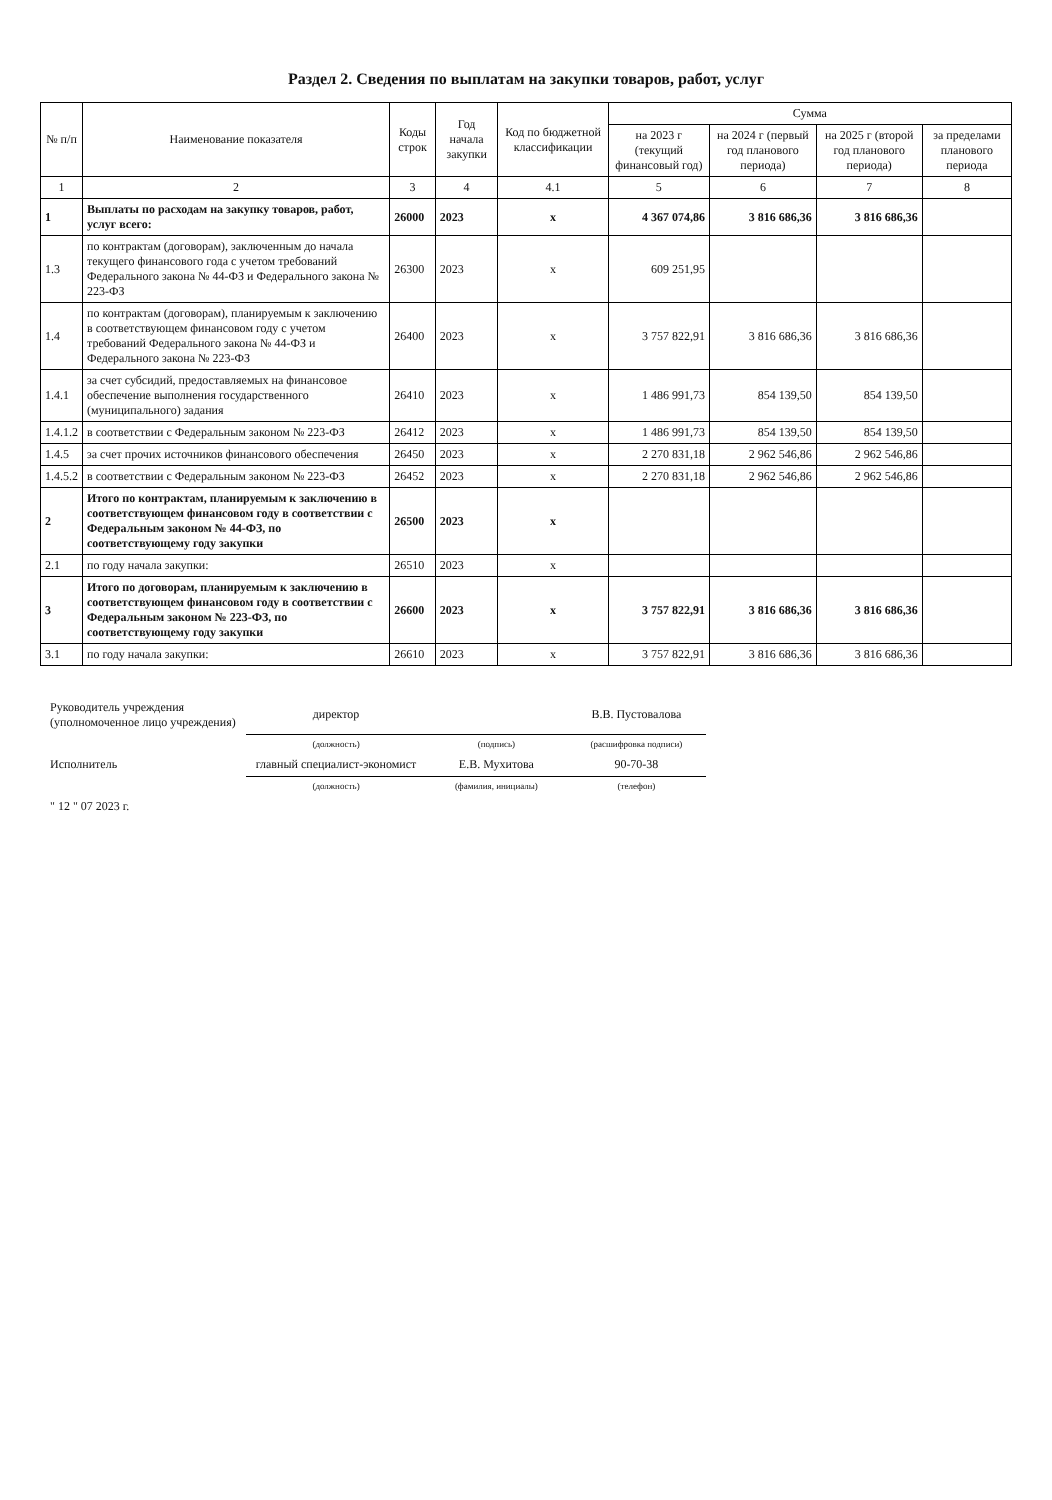Раздел 2. Сведения по выплатам на закупки товаров, работ, услуг
| № п/п | Наименование показателя | Коды строк | Год начала закупки | Код по бюджетной классификации | Сумма | | | |
| --- | --- | --- | --- | --- | --- | --- | --- | --- |
| | | | | | на 2023 г (текущий финансовый год) | на 2024 г (первый год планового периода) | на 2025 г (второй год планового периода) | за пределами планового периода |
| 1 | 2 | 3 | 4 | 4.1 | 5 | 6 | 7 | 8 |
| 1 | Выплаты по расходам на закупку товаров, работ, услуг всего: | 26000 | 2023 | x | 4 367 074,86 | 3 816 686,36 | 3 816 686,36 | |
| 1.3 | по контрактам (договорам), заключенным до начала текущего финансового года с учетом требований Федерального закона № 44-ФЗ и Федерального закона № 223-ФЗ | 26300 | 2023 | x | 609 251,95 | | | |
| 1.4 | по контрактам (договорам), планируемым к заключению в соответствующем финансовом году с учетом требований Федерального закона № 44-ФЗ и Федерального закона № 223-ФЗ | 26400 | 2023 | x | 3 757 822,91 | 3 816 686,36 | 3 816 686,36 | |
| 1.4.1 | за счет субсидий, предоставляемых на финансовое обеспечение выполнения государственного (муниципального) задания | 26410 | 2023 | x | 1 486 991,73 | 854 139,50 | 854 139,50 | |
| 1.4.1.2 | в соответствии с Федеральным законом № 223-ФЗ | 26412 | 2023 | x | 1 486 991,73 | 854 139,50 | 854 139,50 | |
| 1.4.5 | за счет прочих источников финансового обеспечения | 26450 | 2023 | x | 2 270 831,18 | 2 962 546,86 | 2 962 546,86 | |
| 1.4.5.2 | в соответствии с Федеральным законом № 223-ФЗ | 26452 | 2023 | x | 2 270 831,18 | 2 962 546,86 | 2 962 546,86 | |
| 2 | Итого по контрактам, планируемым к заключению в соответствующем финансовом году в соответствии с Федеральным законом № 44-ФЗ, по соответствующему году закупки | 26500 | 2023 | x | | | | |
| 2.1 | по году начала закупки: | 26510 | 2023 | x | | | | |
| 3 | Итого по договорам, планируемым к заключению в соответствующем финансовом году в соответствии с Федеральным законом № 223-ФЗ, по соответствующему году закупки | 26600 | 2023 | x | 3 757 822,91 | 3 816 686,36 | 3 816 686,36 | |
| 3.1 | по году начала закупки: | 26610 | 2023 | x | 3 757 822,91 | 3 816 686,36 | 3 816 686,36 | |
| Руководитель учреждения (уполномоченное лицо учреждения) | директор | | В.В. Пустовалова |
| | (должность) | (подпись) | (расшифровка подписи) |
| Исполнитель | главный специалист-экономист | Е.В. Мухитова | 90-70-38 |
| | (должность) | (фамилия, инициалы) | (телефон) |
| " 12 " 07 2023 г. | | | |